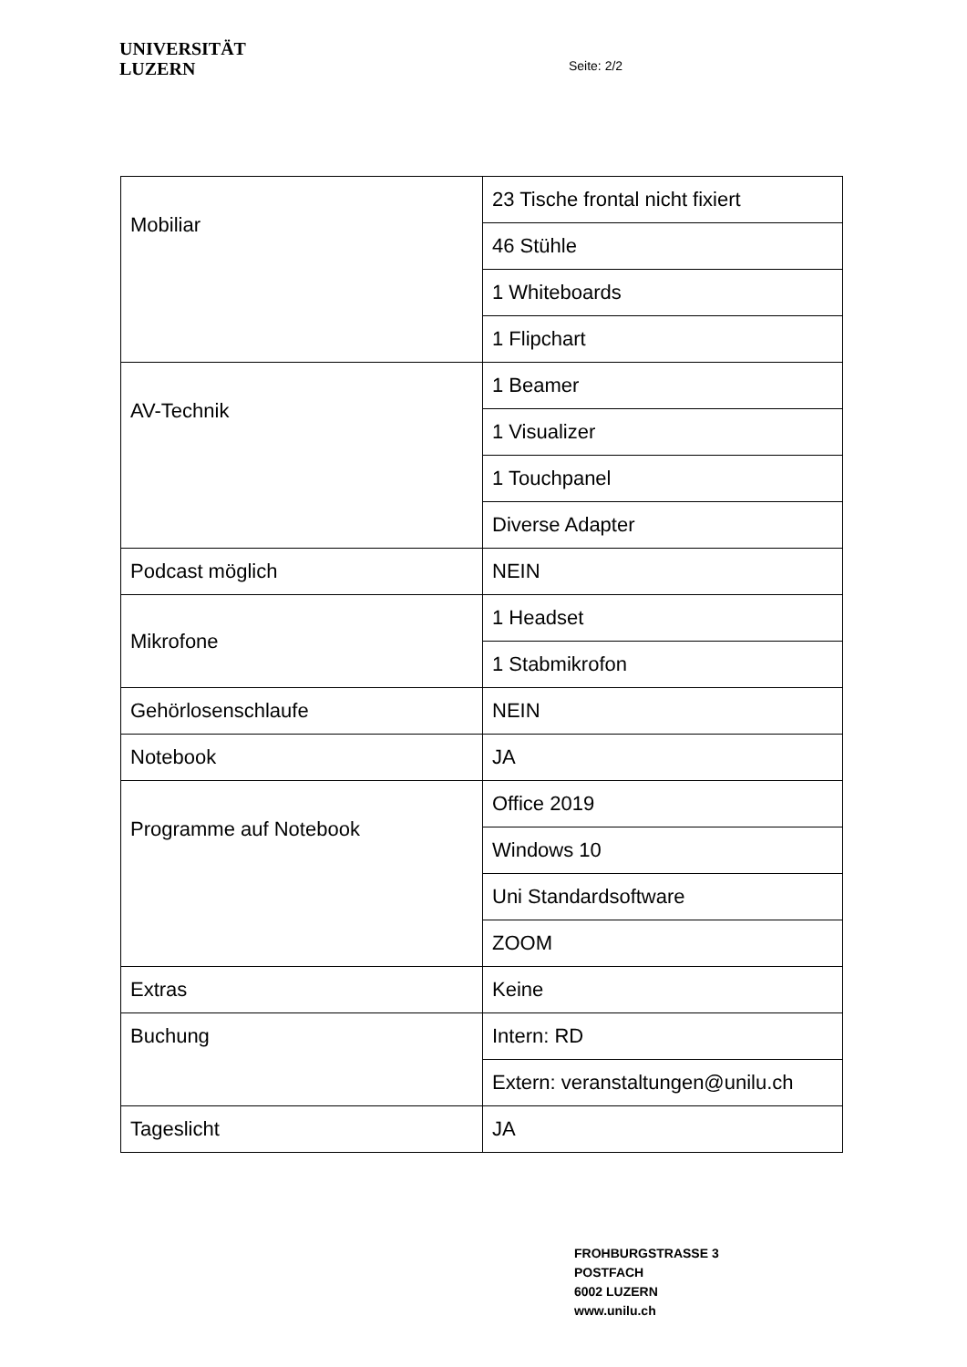UNIVERSITÄT
LUZERN
Seite: 2/2
| Mobiliar | 23 Tische frontal nicht fixiert |
| | 46 Stühle |
| | 1 Whiteboards |
| | 1 Flipchart |
| AV-Technik | 1 Beamer |
| | 1 Visualizer |
| | 1 Touchpanel |
| | Diverse Adapter |
| Podcast möglich | NEIN |
| Mikrofone | 1 Headset |
| | 1 Stabmikrofon |
| Gehörlosenschlaufe | NEIN |
| Notebook | JA |
| Programme auf Notebook | Office 2019 |
| | Windows 10 |
| | Uni Standardsoftware |
| | ZOOM |
| Extras | Keine |
| Buchung | Intern: RD |
| | Extern: veranstaltungen@unilu.ch |
| Tageslicht | JA |
FROHBURGSTRASSE 3
POSTFACH
6002 LUZERN
www.unilu.ch